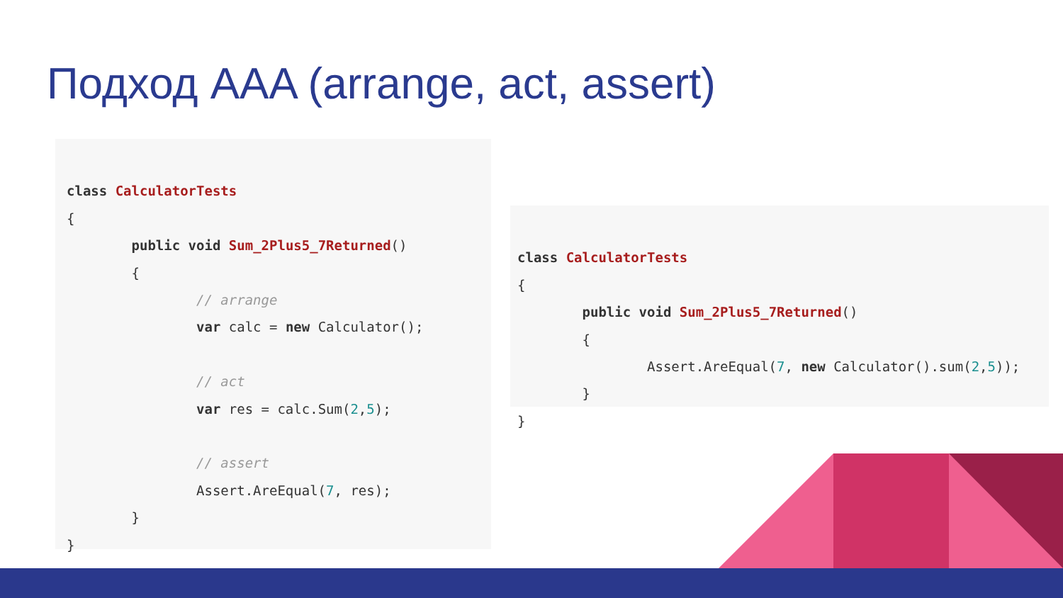Подход AAA (arrange, act, assert)
class CalculatorTests
{
public void Sum_2Plus5_7Returned()
{
// arrange
var calc = new Calculator();
// act
var res = calc.Sum(2,5);
// assert
Assert.AreEqual(7, res);
}
}
class CalculatorTests
{
public void Sum_2Plus5_7Returned()
{
Assert.AreEqual(7, new Calculator().sum(2,5));
}
}